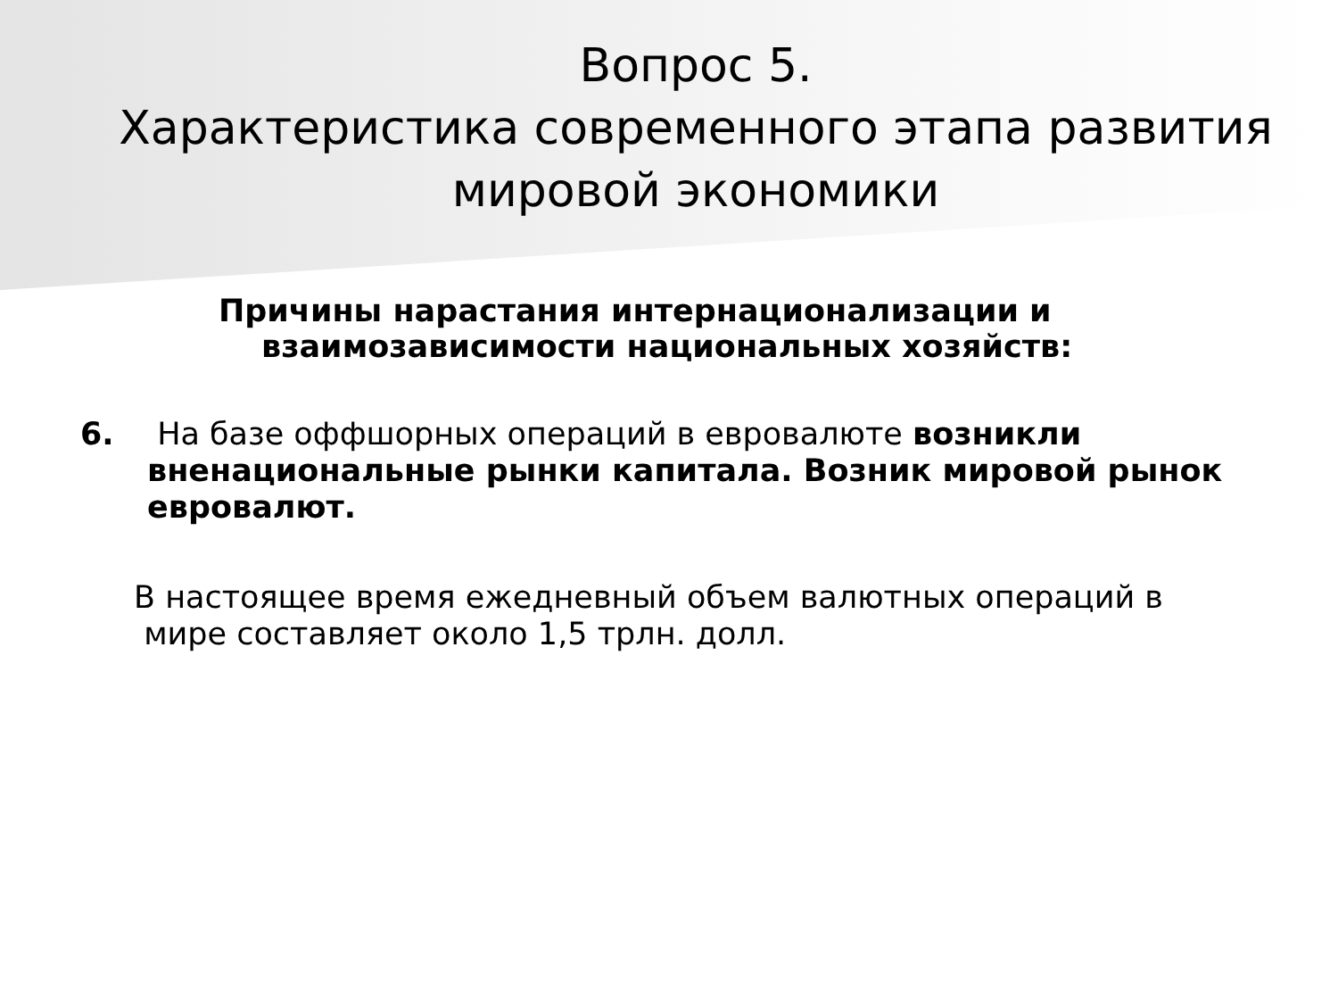Вопрос 5.
Характеристика современного этапа развития
мировой экономики
Причины нарастания интернационализации и
взаимозависимости национальных хозяйств:
6. На базе оффшорных операций в евровалюте возникли вненациональные рынки капитала. Возник мировой рынок евровалют.
В настоящее время ежедневный объем валютных операций в
мире составляет около 1,5 трлн. долл.